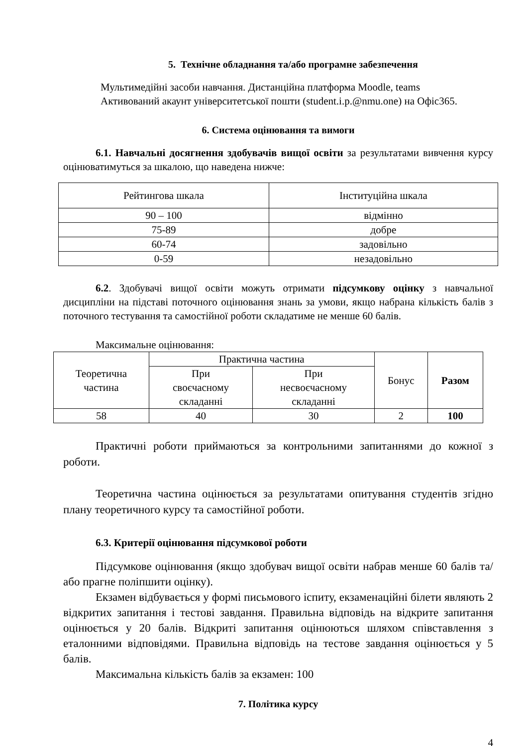5. Технічне обладнання та/або програмне забезпечення
Мультимедійні засоби навчання. Дистанційна платформа Moodle, teams
Активований акаунт університетської пошти (student.i.p.@nmu.one) на Офіс365.
6. Система оцінювання та вимоги
6.1. Навчальні досягнення здобувачів вищої освіти за результатами вивчення курсу оцінюватимуться за шкалою, що наведена нижче:
| Рейтингова шкала | Інституційна шкала |
| 90 – 100 | відмінно |
| 75-89 | добре |
| 60-74 | задовільно |
| 0-59 | незадовільно |
6.2. Здобувачі вищої освіти можуть отримати підсумкову оцінку з навчальної дисципліни на підставі поточного оцінювання знань за умови, якщо набрана кількість балів з поточного тестування та самостійної роботи складатиме не менше 60 балів.
Максимальне оцінювання:
| Теоретична частина | Практична частина | | Бонус | Разом |
| | При своєчасному складанні | При несвоєчасному складанні | | |
| 58 | 40 | 30 | 2 | 100 |
Практичні роботи приймаються за контрольними запитаннями до кожної з роботи.
Теоретична частина оцінюється за результатами опитування студентів згідно плану теоретичного курсу та самостійної роботи.
6.3. Критерії оцінювання підсумкової роботи
Підсумкове оцінювання (якщо здобувач вищої освіти набрав менше 60 балів та/або прагне поліпшити оцінку).
Екзамен відбувається у формі письмового іспиту, екзаменаційні білети являють 2 відкритих запитання і тестові завдання. Правильна відповідь на відкрите запитання оцінюється у 20 балів. Відкриті запитання оцінюються шляхом співставлення з еталонними відповідями. Правильна відповідь на тестове завдання оцінюється у 5 балів.
Максимальна кількість балів за екзамен: 100
7. Політика курсу
4